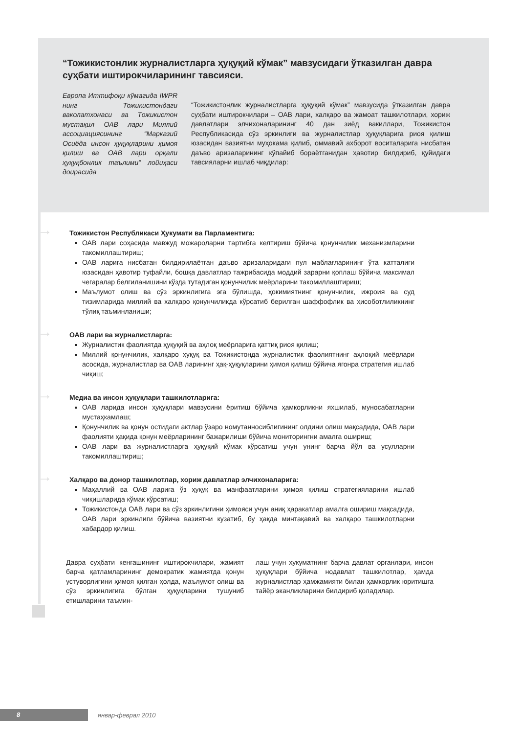“Тожикистонлик журналистларга ҳуқуқий кўмак” мавзусидаги ўтказилган давра суҳбати иштирокчиларининг тавсияси.
Европа Иттифоқи кўмагида IWPR нинг Тожикистонда­ги ваколатхонаси ва Тожикистон мустақил ОАВ лари Миллий ассоциациясининг “Марказий Осиёда инсон ҳуқуқларини ҳимоя қилиш ва ОАВ лари орқали ҳуқуқбонлик таълими” лойиҳаси доираси­да
“Тожикистонлик журналистларга ҳуқуқий кўмак” мавзусида ўтказилган давра суҳбати иштирокчилари – ОАВ лари, халқаро ва жамоат ташкилотлари, хориж давлатлари элчихоналарининг 40 дан зиёд вакиллари, Тожикистон Республикасида сўз эркинлиги ва журналистлар ҳуқуқларига риоя қилиш юзасидан вазиятни муҳокама қилиб, оммавий ахборот воситаларига нисбатан даъво аризаларининг кўпайиб бораётганидан ҳавотир билдириб, қуйидаги тавсияларни ишлаб чиқдилар:
→ Тожикистон Республикаси Ҳукумати ва Парламентига:
ОАВ лари соҳасида мавжуд можароларни тартибга келтириш бўйича қонунчилик механизмларини такомиллаштириш;
ОАВ ларига нисбатан билдирилаётган даъво аризаларидаги пул маблағларининг ўта катталиги юзасидан ҳавотир туфайли, бошқа давлатлар тажрибасида моддий зарарни қоплаш бўйича максимал чегаралар белгиланишини кўзда тутадиган қонунчилик меёрларини такомиллаштириш;
Маълумот олиш ва сўз эркинлигига эга бўлишда, ҳокимиятнинг қонунчилик, ижроия ва суд тизимларида миллий ва халқаро қонунчиликда кўрсатиб берилган шаффофлик ва ҳисоботлиликнинг тўлиқ таъминланиши;
→ ОАВ лари ва журналистларга:
Журналистик фаолиятда ҳуқуқий ва аҳлоқ меёрларига қаттиқ риоя қилиш;
Миллий қонунчилик, халқаро ҳуқуқ ва Тожикистонда журналистик фаолиятнинг аҳлоқий меёрлари асосида, журналистлар ва ОАВ ларининг ҳақ-ҳуқуқларини ҳимоя қилиш бўйича ягонра стратегия ишлаб чиқиш;
→ Медиа ва инсон ҳуқуқлари ташкилотларига:
ОАВ ларида инсон ҳуқуқлари мавзусини ёритиш бўйича ҳамкорликни яхшилаб, муносабатларни мустаҳкамлаш;
Қонунчилик ва қонун остидаги актлар ўзаро номутанносиблигининг олдини олиш мақсадида, ОАВ лари фаолияти ҳақида қонун меёрларининг бажарилиши бўйича мониторингни амалга ошириш;
ОАВ лари ва журналистларга ҳуқуқий кўмак кўрсатиш учун унинг барча йўл ва усулларни такомиллаштириш;
→ Халқаро ва донор ташкилотлар, хориж давлатлар элчихоналарига:
Маҳаллий ва ОАВ ларига ўз ҳуқуқ ва манфаатларини ҳимоя қилиш стратегияларини ишлаб чиқишларида кўмак кўрсатиш;
Тожикистонда ОАВ лари ва сўз эркинлигини ҳимояси учун аниқ ҳаракатлар амалга ошириш мақсадида, ОАВ лари эркинлиги бўйича вазиятни кузатиб, бу ҳақда минтақавий ва халқаро ташкилотларни хабардор қилиш.
Давра суҳбати кенгашининг иштирокчилари, жамият барча қатламларининг демократик жамиятда қонун устуворлигини ҳимоя қилган ҳолда, маълумот олиш ва сўз эркинлигига бўлган ҳуқуқларини тушуниб етишларини таъмин-
лаш учун ҳукуматнинг барча давлат органлари, инсон ҳуқуқлари бўйича нодавлат ташкилотлар, ҳамда журналистлар ҳамжамияти билан ҳамкорлик юритишга тайёр эканликларини билдириб қоладилар.
8
январ-феврал 2010